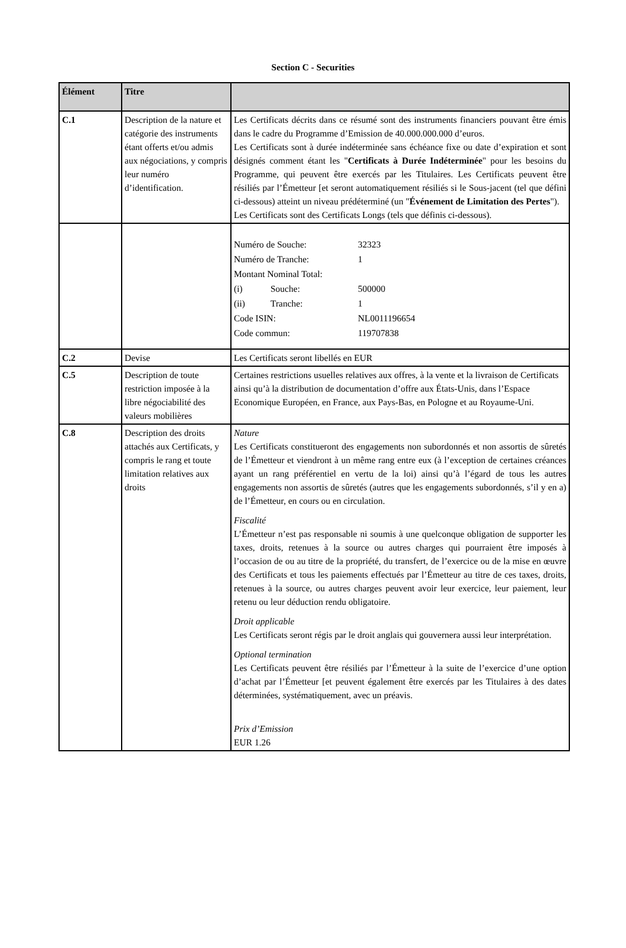Section C - Securities
| Élément | Titre | |
| --- | --- | --- |
| C.1 | Description de la nature et catégorie des instruments étant offerts et/ou admis aux négociations, y compris leur numéro d’identification. | Les Certificats décrits dans ce résumé sont des instruments financiers pouvant être émis dans le cadre du Programme d’Emission de 40.000.000.000 d’euros. Les Certificats sont à durée indéterminée sans échéance fixe ou date d’expiration et sont désignés comment étant les " Certificats à Durée Indéterminée " pour les besoins du Programme, qui peuvent être exercés par les Titulaires. Les Certificats peuvent être résiliés par l’Émetteur [et seront automatiquement résiliés si le Sous-jacent (tel que défini ci-dessous) atteint un niveau prédéterminé (un " Événement de Limitation des Pertes "). Les Certificats sont des Certificats Longs (tels que définis ci-dessous). |
| | | / Numéro de Souche: / / 32323 / / Numéro de Tranche: / / 1 / / Montant Nominal Total: / / / / (i) / Souche: / 500000 / / (ii) / Tranche: / 1 / / Code ISIN: / / NL0011196654 / / Code commun: / / 119707838 / |
| C.2 | Devise | Les Certificats seront libellés en EUR |
| C.5 | Description de toute restriction imposée à la libre négociabilité des valeurs mobilières | Certaines restrictions usuelles relatives aux offres, à la vente et la livraison de Certificats ainsi qu’à la distribution de documentation d’offre aux États-Unis, dans l’Espace Economique Européen, en France, aux Pays-Bas, en Pologne et au Royaume-Uni. |
| C.8 | Description des droits attachés aux Certificats, y compris le rang et toute limitation relatives aux droits | Nature Les Certificats constitueront des engagements non subordonnés et non assortis de sûretés de l’Émetteur et viendront à un même rang entre eux (à l’exception de certaines créances ayant un rang préférentiel en vertu de la loi) ainsi qu’à l’égard de tous les autres engagements non assortis de sûretés (autres que les engagements subordonnés, s’il y en a) de l’Émetteur, en cours ou en circulation. Fiscalité L’Émetteur n’est pas responsable ni soumis à une quelconque obligation de supporter les taxes, droits, retenues à la source ou autres charges qui pourraient être imposés à l’occasion de ou au titre de la propriété, du transfert, de l’exercice ou de la mise en œuvre des Certificats et tous les paiements effectués par l’Émetteur au titre de ces taxes, droits, retenues à la source, ou autres charges peuvent avoir leur exercice, leur paiement, leur retenu ou leur déduction rendu obligatoire. Droit applicable Les Certificats seront régis par le droit anglais qui gouvernera aussi leur interprétation. Optional termination Les Certificats peuvent être résiliés par l’Émetteur à la suite de l’exercice d’une option d’achat par l’Émetteur [et peuvent également être exercés par les Titulaires à des dates déterminées, systématiquement, avec un préavis. Prix d’Emission EUR 1.26 |